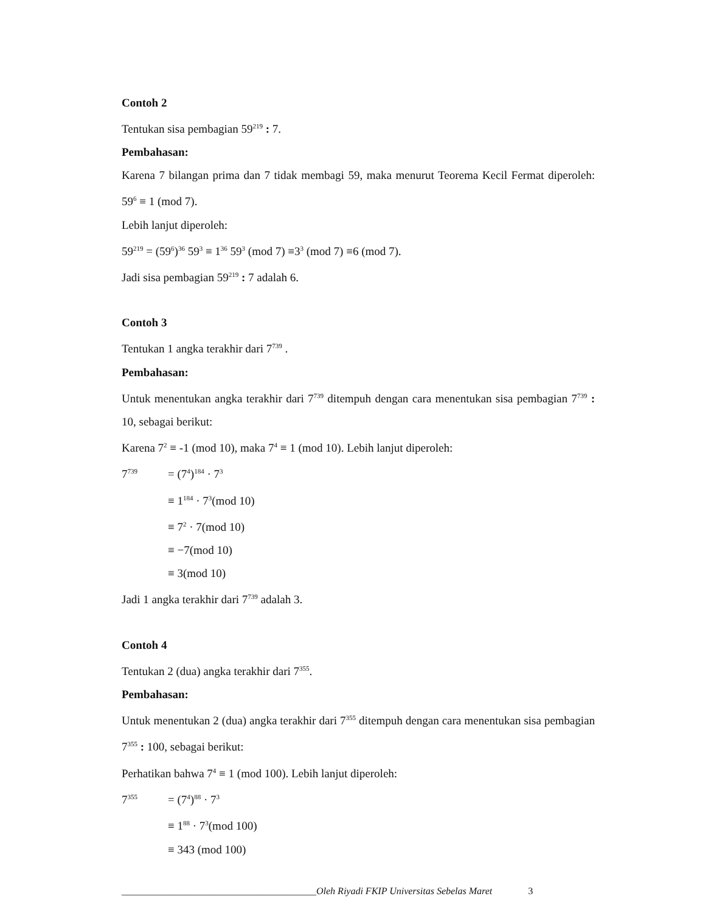Contoh 2
Tentukan sisa pembagian 59<sup>219</sup> : 7.
Pembahasan:
Karena 7 bilangan prima dan 7 tidak membagi 59, maka menurut Teorema Kecil Fermat diperoleh: 59<sup>6</sup> ≡ 1 (mod 7).
Lebih lanjut diperoleh:
59<sup>219</sup> = (59<sup>6</sup>)<sup>36</sup> 59<sup>3</sup> ≡ 1<sup>36</sup> 59<sup>3</sup> (mod 7) ≡3<sup>3</sup> (mod 7) ≡6 (mod 7).
Jadi sisa pembagian 59<sup>219</sup> : 7 adalah 6.
Contoh 3
Tentukan 1 angka terakhir dari 7<sup>739</sup> .
Pembahasan:
Untuk menentukan angka terakhir dari 7<sup>739</sup> ditempuh dengan cara menentukan sisa pembagian 7<sup>739</sup> : 10, sebagai berikut:
Karena 7<sup>2</sup> ≡ -1 (mod 10), maka 7<sup>4</sup> ≡ 1 (mod 10). Lebih lanjut diperoleh:
7<sup>739</sup> = (7<sup>4</sup>)<sup>184</sup> · 7<sup>3</sup>
≡ 1<sup>184</sup> · 7<sup>3</sup>(mod 10)
≡ 7<sup>2</sup> · 7(mod 10)
≡ −7(mod 10)
≡ 3(mod 10)
Jadi 1 angka terakhir dari 7<sup>739</sup> adalah 3.
Contoh 4
Tentukan 2 (dua) angka terakhir dari 7<sup>355</sup>.
Pembahasan:
Untuk menentukan 2 (dua) angka terakhir dari 7<sup>355</sup> ditempuh dengan cara menentukan sisa pembagian 7<sup>355</sup> : 100, sebagai berikut:
Perhatikan bahwa 7<sup>4</sup> ≡ 1 (mod 100). Lebih lanjut diperoleh:
7<sup>355</sup> = (7<sup>4</sup>)<sup>88</sup> · 7<sup>3</sup>
≡ 1<sup>88</sup> · 7<sup>3</sup>(mod 100)
≡ 343 (mod 100)
________________________________________Oleh Riyadi FKIP Universitas Sebelas Maret 3